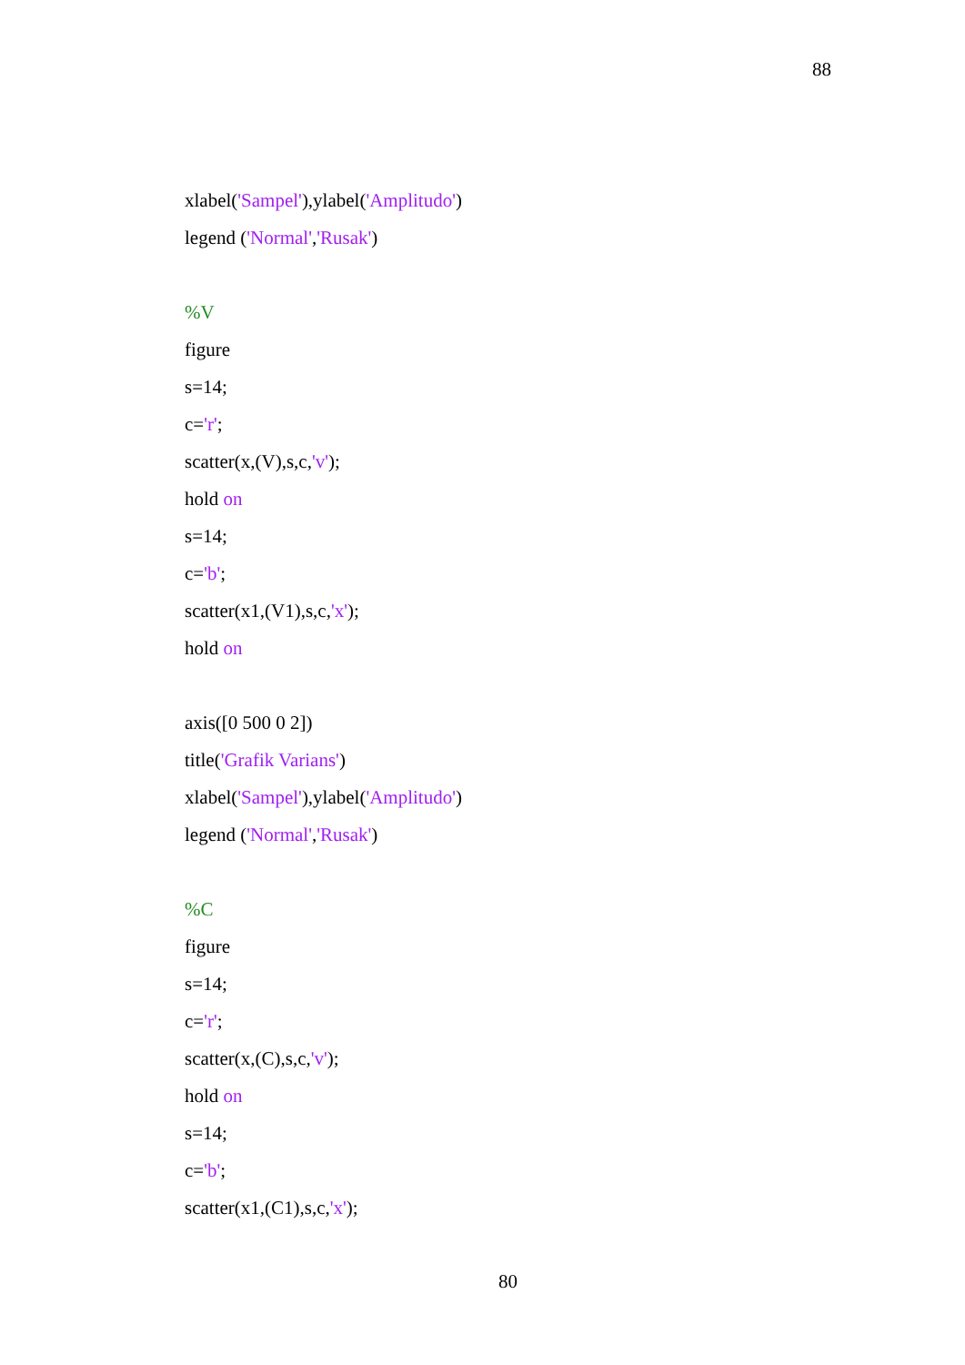88
xlabel('Sampel'),ylabel('Amplitudo')
legend ('Normal','Rusak')
%V
figure
s=14;
c='r';
scatter(x,(V),s,c,'v');
hold on
s=14;
c='b';
scatter(x1,(V1),s,c,'x');
hold on
axis([0 500 0 2])
title('Grafik Varians')
xlabel('Sampel'),ylabel('Amplitudo')
legend ('Normal','Rusak')
%C
figure
s=14;
c='r';
scatter(x,(C),s,c,'v');
hold on
s=14;
c='b';
scatter(x1,(C1),s,c,'x');
80